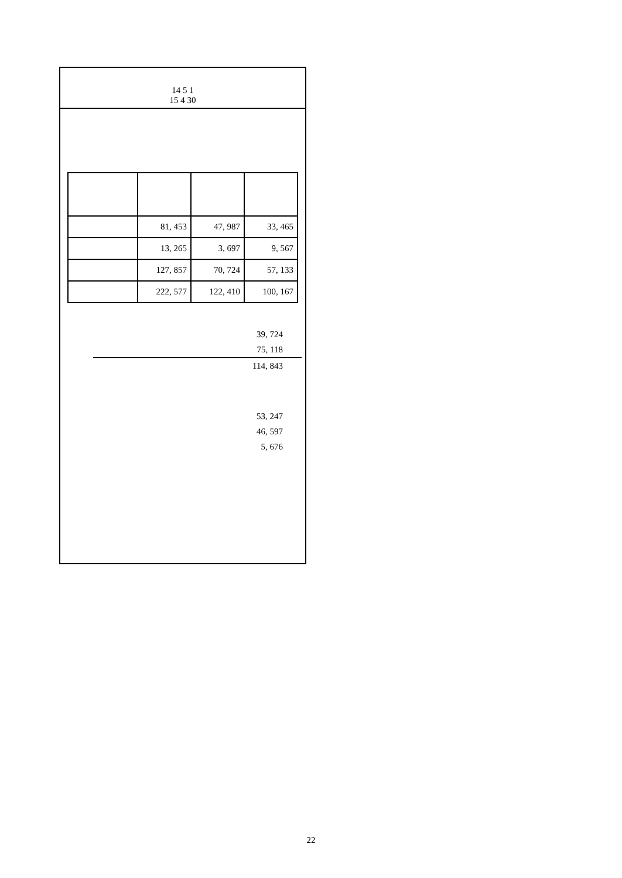14 5 1
15 4 30
| | 81, 453 | 47, 987 | 33, 465 |
| | 13, 265 | 3, 697 | 9, 567 |
| | 127, 857 | 70, 724 | 57, 133 |
| | 222, 577 | 122, 410 | 100, 167 |
39, 724
75, 118
114, 843
53, 247
46, 597
5, 676
22